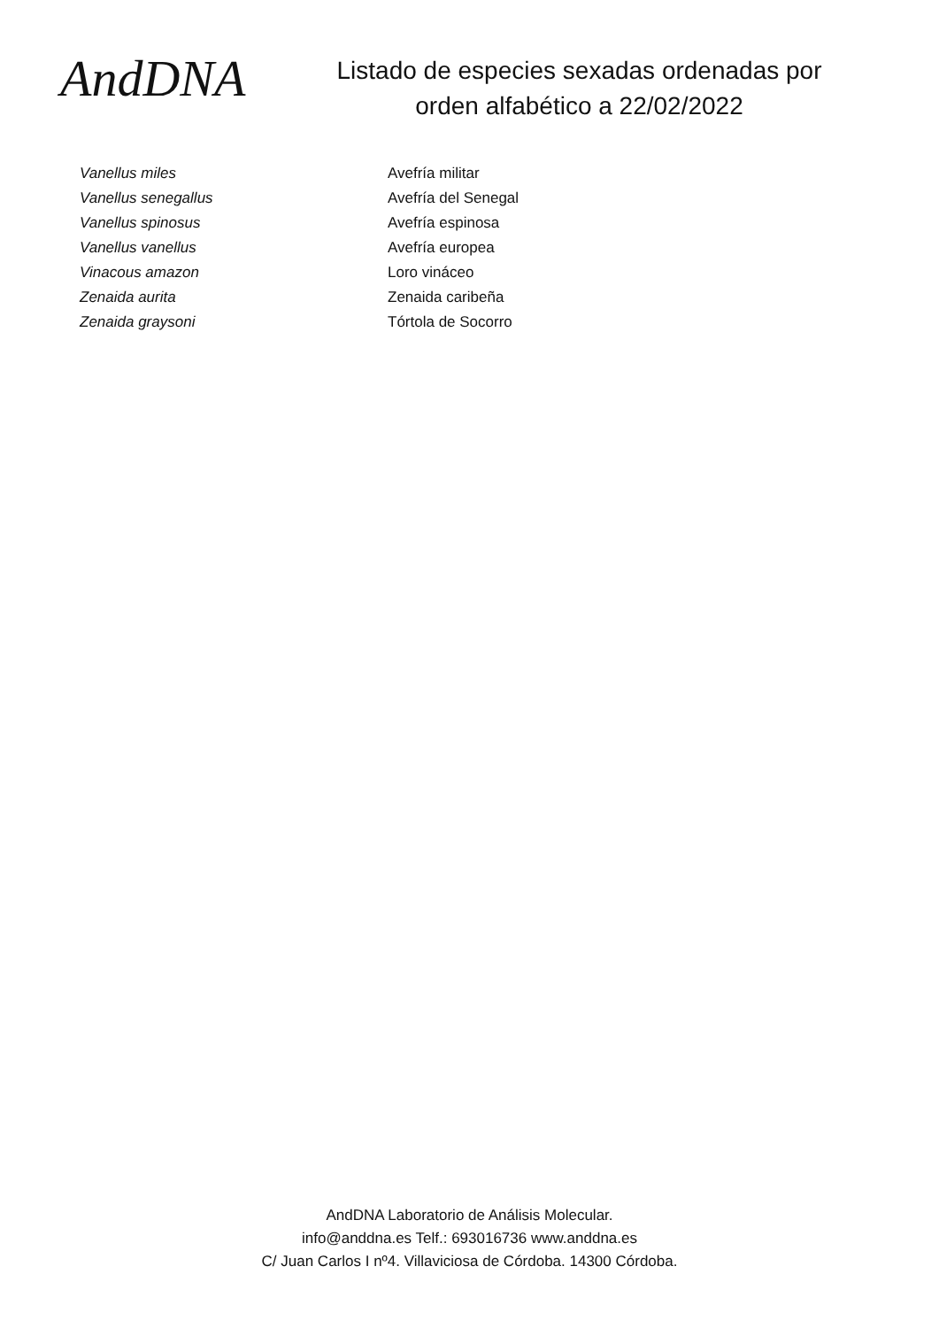AndDNA
Listado de especies sexadas ordenadas por
orden alfabético a 22/02/2022
| Vanellus miles | Avefría militar |
| Vanellus senegallus | Avefría del Senegal |
| Vanellus spinosus | Avefría espinosa |
| Vanellus vanellus | Avefría europea |
| Vinacous amazon | Loro vináceo |
| Zenaida aurita | Zenaida caribeña |
| Zenaida graysoni | Tórtola de Socorro |
AndDNA Laboratorio de Análisis Molecular.
info@anddna.es Telf.: 693016736 www.anddna.es
C/ Juan Carlos I nº4. Villaviciosa de Córdoba. 14300 Córdoba.